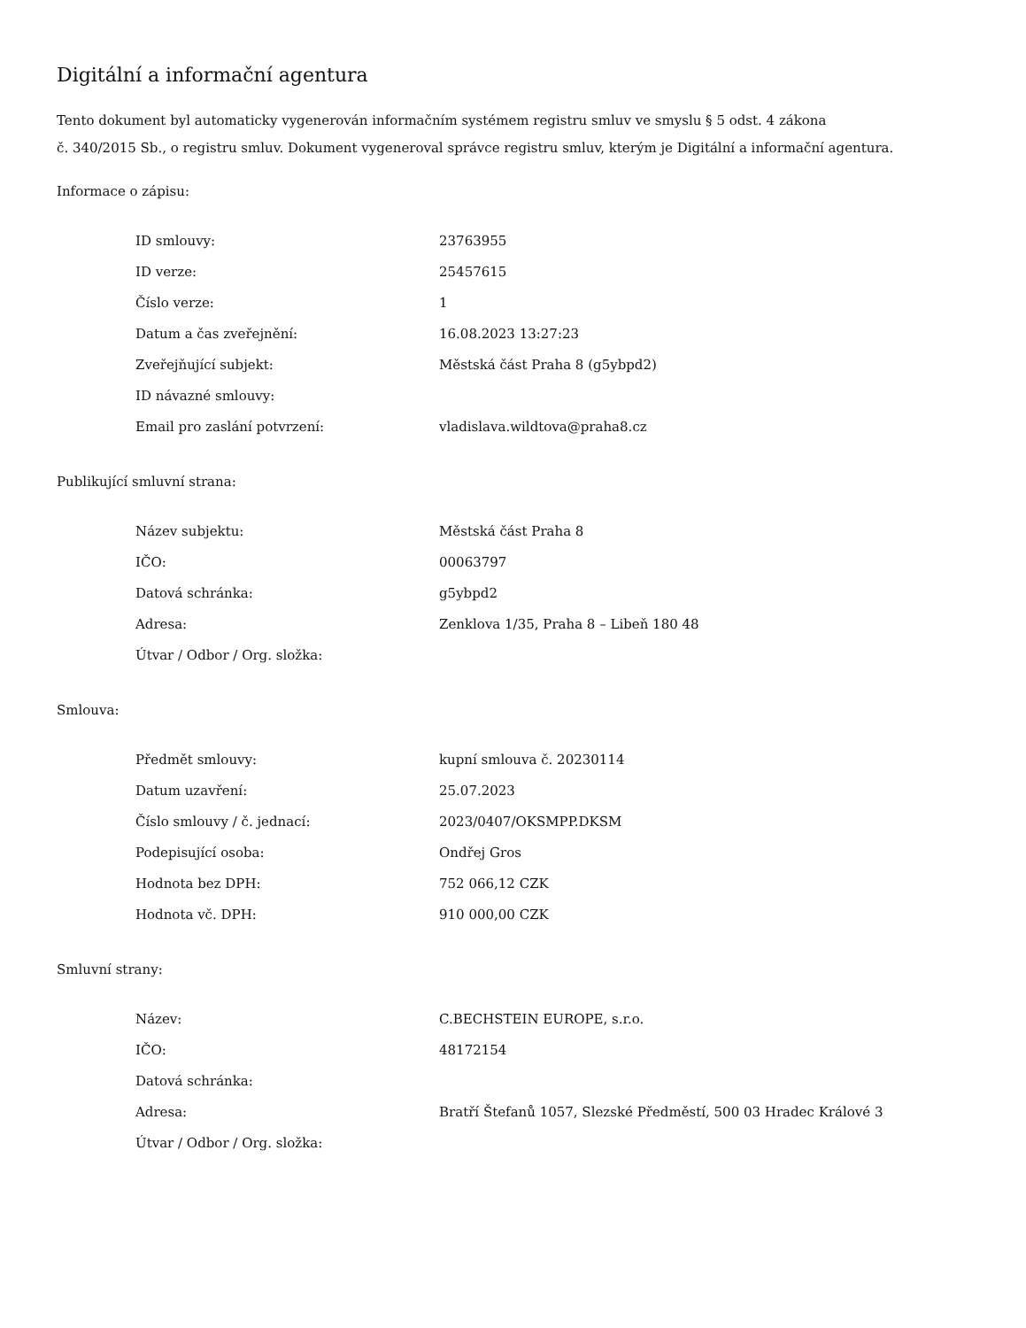Digitální a informační agentura
Tento dokument byl automaticky vygenerován informačním systémem registru smluv ve smyslu § 5 odst. 4 zákona
č. 340/2015 Sb., o registru smluv. Dokument vygeneroval správce registru smluv, kterým je Digitální a informační agentura.
Informace o zápisu:
| ID smlouvy: | 23763955 |
| ID verze: | 25457615 |
| Číslo verze: | 1 |
| Datum a čas zveřejnění: | 16.08.2023 13:27:23 |
| Zveřejňující subjekt: | Městská část Praha 8 (g5ybpd2) |
| ID návazné smlouvy: | |
| Email pro zaslání potvrzení: | vladislava.wildtova@praha8.cz |
Publikující smluvní strana:
| Název subjektu: | Městská část Praha 8 |
| IČO: | 00063797 |
| Datová schránka: | g5ybpd2 |
| Adresa: | Zenklova 1/35, Praha 8 – Libeň 180 48 |
| Útvar / Odbor / Org. složka: | |
Smlouva:
| Předmět smlouvy: | kupní smlouva č. 20230114 |
| Datum uzavření: | 25.07.2023 |
| Číslo smlouvy / č. jednací: | 2023/0407/OKSMPP.DKSM |
| Podepisující osoba: | Ondřej Gros |
| Hodnota bez DPH: | 752 066,12 CZK |
| Hodnota vč. DPH: | 910 000,00 CZK |
Smluvní strany:
| Název: | C.BECHSTEIN EUROPE, s.r.o. |
| IČO: | 48172154 |
| Datová schránka: | |
| Adresa: | Bratří Štefanů 1057, Slezské Předměstí, 500 03 Hradec Králové 3 |
| Útvar / Odbor / Org. složka: | |